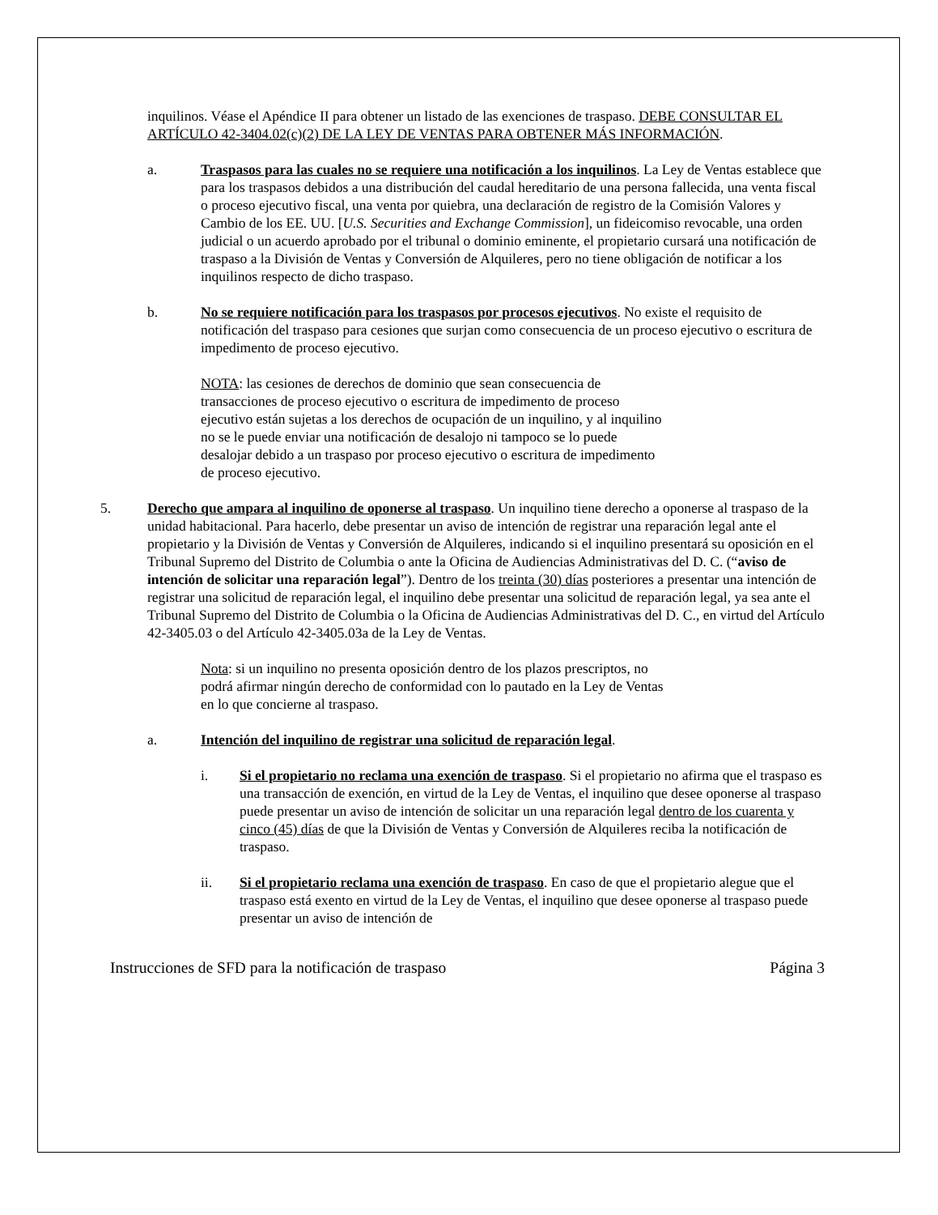inquilinos. Véase el Apéndice II para obtener un listado de las exenciones de traspaso. DEBE CONSULTAR EL ARTÍCULO 42-3404.02(c)(2) DE LA LEY DE VENTAS PARA OBTENER MÁS INFORMACIÓN.
a. Traspasos para las cuales no se requiere una notificación a los inquilinos. La Ley de Ventas establece que para los traspasos debidos a una distribución del caudal hereditario de una persona fallecida, una venta fiscal o proceso ejecutivo fiscal, una venta por quiebra, una declaración de registro de la Comisión Valores y Cambio de los EE. UU. [U.S. Securities and Exchange Commission], un fideicomiso revocable, una orden judicial o un acuerdo aprobado por el tribunal o dominio eminente, el propietario cursará una notificación de traspaso a la División de Ventas y Conversión de Alquileres, pero no tiene obligación de notificar a los inquilinos respecto de dicho traspaso.
b. No se requiere notificación para los traspasos por procesos ejecutivos. No existe el requisito de notificación del traspaso para cesiones que surjan como consecuencia de un proceso ejecutivo o escritura de impedimento de proceso ejecutivo.
NOTA: las cesiones de derechos de dominio que sean consecuencia de transacciones de proceso ejecutivo o escritura de impedimento de proceso ejecutivo están sujetas a los derechos de ocupación de un inquilino, y al inquilino no se le puede enviar una notificación de desalojo ni tampoco se lo puede desalojar debido a un traspaso por proceso ejecutivo o escritura de impedimento de proceso ejecutivo.
5. Derecho que ampara al inquilino de oponerse al traspaso. Un inquilino tiene derecho a oponerse al traspaso de la unidad habitacional. Para hacerlo, debe presentar un aviso de intención de registrar una reparación legal ante el propietario y la División de Ventas y Conversión de Alquileres, indicando si el inquilino presentará su oposición en el Tribunal Supremo del Distrito de Columbia o ante la Oficina de Audiencias Administrativas del D. C. (“aviso de intención de solicitar una reparación legal”). Dentro de los treinta (30) días posteriores a presentar una intención de registrar una solicitud de reparación legal, el inquilino debe presentar una solicitud de reparación legal, ya sea ante el Tribunal Supremo del Distrito de Columbia o la Oficina de Audiencias Administrativas del D. C., en virtud del Artículo 42-3405.03 o del Artículo 42-3405.03a de la Ley de Ventas.
Nota: si un inquilino no presenta oposición dentro de los plazos prescriptos, no podrá afirmar ningún derecho de conformidad con lo pautado en la Ley de Ventas en lo que concierne al traspaso.
a. Intención del inquilino de registrar una solicitud de reparación legal.
i. Si el propietario no reclama una exención de traspaso. Si el propietario no afirma que el traspaso es una transacción de exención, en virtud de la Ley de Ventas, el inquilino que desee oponerse al traspaso puede presentar un aviso de intención de solicitar un una reparación legal dentro de los cuarenta y cinco (45) días de que la División de Ventas y Conversión de Alquileres reciba la notificación de traspaso.
ii. Si el propietario reclama una exención de traspaso. En caso de que el propietario alegue que el traspaso está exento en virtud de la Ley de Ventas, el inquilino que desee oponerse al traspaso puede presentar un aviso de intención de
Instrucciones de SFD para la notificación de traspaso Página 3